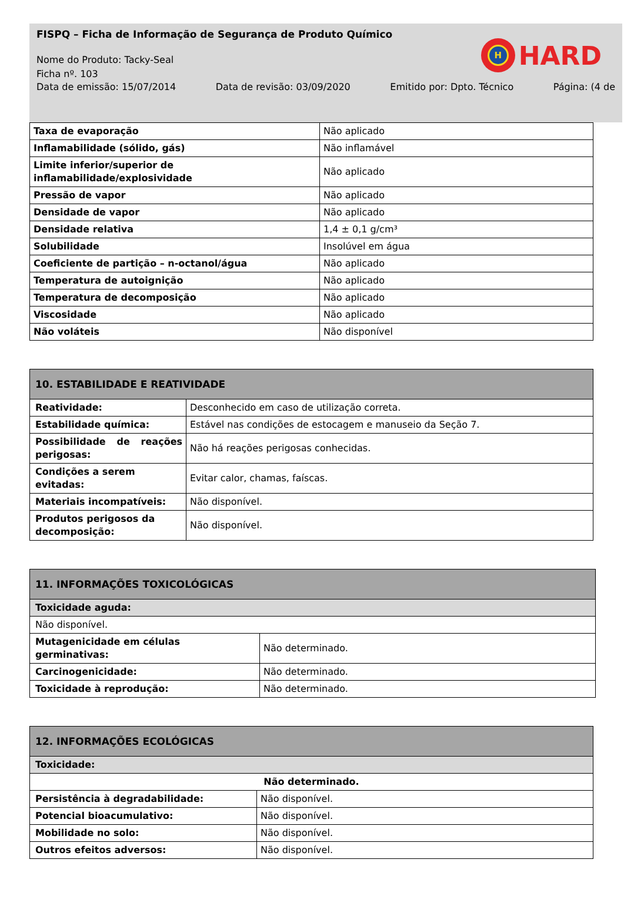FISPQ – Ficha de Informação de Segurança de Produto Químico
Nome do Produto: Tacky-Seal
Ficha nº. 103
Data de emissão: 15/07/2014 Data de revisão: 03/09/2020 Emitido por: Dpto. Técnico Página: (4 de
H
HARD
| Taxa de evaporação | Não aplicado |
| Inflamabilidade (sólido, gás) | Não inflamável |
| Limite inferior/superior de inflamabilidade/explosividade | Não aplicado |
| Pressão de vapor | Não aplicado |
| Densidade de vapor | Não aplicado |
| Densidade relativa | 1,4 ± 0,1 g/cm³ |
| Solubilidade | Insolúvel em água |
| Coeficiente de partição – n-octanol/água | Não aplicado |
| Temperatura de autoignição | Não aplicado |
| Temperatura de decomposição | Não aplicado |
| Viscosidade | Não aplicado |
| Não voláteis | Não disponível |
| 10. ESTABILIDADE E REATIVIDADE | |
| --- | --- |
| Reatividade: | Desconhecido em caso de utilização correta. |
| Estabilidade química: | Estável nas condições de estocagem e manuseio da Seção 7. |
| Possibilidade de reações perigosas: | Não há reações perigosas conhecidas. |
| Condições a serem evitadas: | Evitar calor, chamas, faíscas. |
| Materiais incompatíveis: | Não disponível. |
| Produtos perigosos da decomposição: | Não disponível. |
| 11. INFORMAÇÕES TOXICOLÓGICAS | |
| --- | --- |
| Toxicidade aguda: | |
| Não disponível. | |
| Mutagenicidade em células germinativas: | Não determinado. |
| Carcinogenicidade: | Não determinado. |
| Toxicidade à reprodução: | Não determinado. |
| 12. INFORMAÇÕES ECOLÓGICAS | |
| --- | --- |
| Toxicidade: | |
| Não determinado. | |
| Persistência à degradabilidade: | Não disponível. |
| Potencial bioacumulativo: | Não disponível. |
| Mobilidade no solo: | Não disponível. |
| Outros efeitos adversos: | Não disponível. |